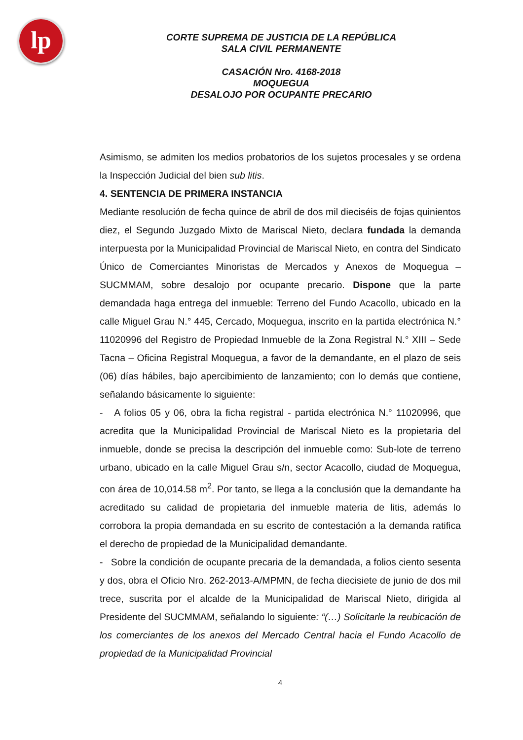lp
CORTE SUPREMA DE JUSTICIA DE LA REPÚBLICA
SALA CIVIL PERMANENTE
CASACIÓN Nro. 4168-2018
MOQUEGUA
DESALOJO POR OCUPANTE PRECARIO
Asimismo, se admiten los medios probatorios de los sujetos procesales y se ordena la Inspección Judicial del bien sub litis.
4. SENTENCIA DE PRIMERA INSTANCIA
Mediante resolución de fecha quince de abril de dos mil dieciséis de fojas quinientos diez, el Segundo Juzgado Mixto de Mariscal Nieto, declara fundada la demanda interpuesta por la Municipalidad Provincial de Mariscal Nieto, en contra del Sindicato Único de Comerciantes Minoristas de Mercados y Anexos de Moquegua – SUCMMAM, sobre desalojo por ocupante precario. Dispone que la parte demandada haga entrega del inmueble: Terreno del Fundo Acacollo, ubicado en la calle Miguel Grau N.° 445, Cercado, Moquegua, inscrito en la partida electrónica N.° 11020996 del Registro de Propiedad Inmueble de la Zona Registral N.° XIII – Sede Tacna – Oficina Registral Moquegua, a favor de la demandante, en el plazo de seis (06) días hábiles, bajo apercibimiento de lanzamiento; con lo demás que contiene, señalando básicamente lo siguiente:
- A folios 05 y 06, obra la ficha registral - partida electrónica N.° 11020996, que acredita que la Municipalidad Provincial de Mariscal Nieto es la propietaria del inmueble, donde se precisa la descripción del inmueble como: Sub-lote de terreno urbano, ubicado en la calle Miguel Grau s/n, sector Acacollo, ciudad de Moquegua, con área de 10,014.58 m<sup>2</sup>. Por tanto, se llega a la conclusión que la demandante ha acreditado su calidad de propietaria del inmueble materia de litis, además lo corrobora la propia demandada en su escrito de contestación a la demanda ratifica el derecho de propiedad de la Municipalidad demandante.
- Sobre la condición de ocupante precaria de la demandada, a folios ciento sesenta y dos, obra el Oficio Nro. 262-2013-A/MPMN, de fecha diecisiete de junio de dos mil trece, suscrita por el alcalde de la Municipalidad de Mariscal Nieto, dirigida al Presidente del SUCMMAM, señalando lo siguiente: “(…) Solicitarle la reubicación de los comerciantes de los anexos del Mercado Central hacia el Fundo Acacollo de propiedad de la Municipalidad Provincial
4